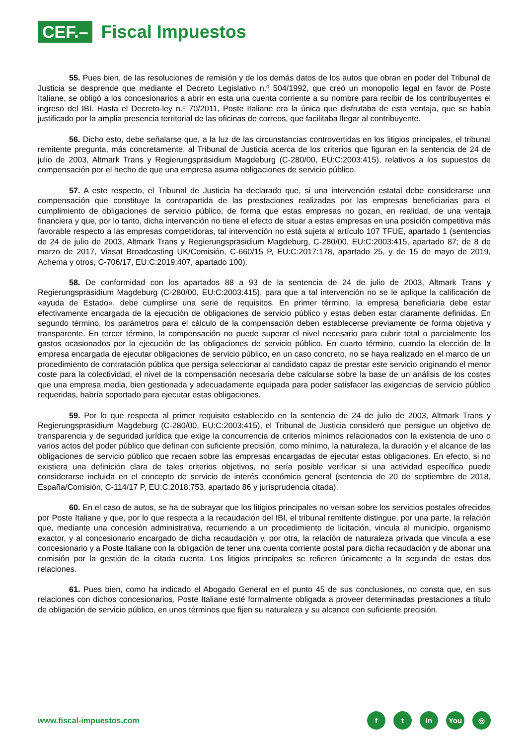CEF.–
Fiscal Impuestos
55. Pues bien, de las resoluciones de remisión y de los demás datos de los autos que obran en poder del Tribunal de Justicia se desprende que mediante el Decreto Legislativo n.º 504/1992, que creó un monopolio legal en favor de Poste Italiane, se obligó a los concesionarios a abrir en esta una cuenta corriente a su nombre para recibir de los contribuyentes el ingreso del IBI. Hasta el Decreto-ley n.º 70/2011, Poste Italiane era la única que disfrutaba de esta ventaja, que se había justificado por la amplia presencia territorial de las oficinas de correos, que facilitaba llegar al contribuyente.
56. Dicho esto, debe señalarse que, a la luz de las circunstancias controvertidas en los litigios principales, el tribunal remitente pregunta, más concretamente, al Tribunal de Justicia acerca de los criterios que figuran en la sentencia de 24 de julio de 2003, Altmark Trans y Regierungspräsidium Magdeburg (C-280/00, EU:C:2003:415), relativos a los supuestos de compensación por el hecho de que una empresa asuma obligaciones de servicio público.
57. A este respecto, el Tribunal de Justicia ha declarado que, si una intervención estatal debe considerarse una compensación que constituye la contrapartida de las prestaciones realizadas por las empresas beneficiarias para el cumplimiento de obligaciones de servicio público, de forma que estas empresas no gozan, en realidad, de una ventaja financiera y que, por lo tanto, dicha intervención no tiene el efecto de situar a estas empresas en una posición competitiva más favorable respecto a las empresas competidoras, tal intervención no está sujeta al artículo 107 TFUE, apartado 1 (sentencias de 24 de julio de 2003, Altmark Trans y Regierungspräsidium Magdeburg, C-280/00, EU:C:2003:415, apartado 87; de 8 de marzo de 2017, Viasat Broadcasting UK/Comisión, C-660/15 P, EU:C:2017:178, apartado 25, y de 15 de mayo de 2019, Achema y otros, C-706/17, EU:C:2019:407, apartado 100).
58. De conformidad con los apartados 88 a 93 de la sentencia de 24 de julio de 2003, Altmark Trans y Regierungspräsidium Magdeburg (C-280/00, EU:C:2003:415), para que a tal intervención no se le aplique la calificación de «ayuda de Estado», debe cumplirse una serie de requisitos. En primer término, la empresa beneficiaria debe estar efectivamente encargada de la ejecución de obligaciones de servicio público y estas deben estar claramente definidas. En segundo término, los parámetros para el cálculo de la compensación deben establecerse previamente de forma objetiva y transparente. En tercer término, la compensación no puede superar el nivel necesario para cubrir total o parcialmente los gastos ocasionados por la ejecución de las obligaciones de servicio público. En cuarto término, cuando la elección de la empresa encargada de ejecutar obligaciones de servicio público, en un caso concreto, no se haya realizado en el marco de un procedimiento de contratación pública que persiga seleccionar al candidato capaz de prestar este servicio originando el menor coste para la colectividad, el nivel de la compensación necesaria debe calcularse sobre la base de un análisis de los costes que una empresa media, bien gestionada y adecuadamente equipada para poder satisfacer las exigencias de servicio público requeridas, habría soportado para ejecutar estas obligaciones.
59. Por lo que respecta al primer requisito establecido en la sentencia de 24 de julio de 2003, Altmark Trans y Regierungspräsidium Magdeburg (C-280/00, EU:C:2003:415), el Tribunal de Justicia consideró que persigue un objetivo de transparencia y de seguridad jurídica que exige la concurrencia de criterios mínimos relacionados con la existencia de uno o varios actos del poder público que definan con suficiente precisión, como mínimo, la naturaleza, la duración y el alcance de las obligaciones de servicio público que recaen sobre las empresas encargadas de ejecutar estas obligaciones. En efecto, si no existiera una definición clara de tales criterios objetivos, no sería posible verificar si una actividad específica puede considerarse incluida en el concepto de servicio de interés económico general (sentencia de 20 de septiembre de 2018, España/Comisión, C-114/17 P, EU:C:2018:753, apartado 86 y jurisprudencia citada).
60. En el caso de autos, se ha de subrayar que los litigios principales no versan sobre los servicios postales ofrecidos por Poste Italiane y que, por lo que respecta a la recaudación del IBI, el tribunal remitente distingue, por una parte, la relación que, mediante una concesión administrativa, recurriendo a un procedimiento de licitación, vincula al municipio, organismo exactor, y al concesionario encargado de dicha recaudación y, por otra, la relación de naturaleza privada que vincula a ese concesionario y a Poste Italiane con la obligación de tener una cuenta corriente postal para dicha recaudación y de abonar una comisión por la gestión de la citada cuenta. Los litigios principales se refieren únicamente a la segunda de estas dos relaciones.
61. Pues bien, como ha indicado el Abogado General en el punto 45 de sus conclusiones, no consta que, en sus relaciones con dichos concesionarios, Poste Italiane esté formalmente obligada a proveer determinadas prestaciones a título de obligación de servicio público, en unos términos que fijen su naturaleza y su alcance con suficiente precisión.
www.fiscal-impuestos.com
ft in You ◎